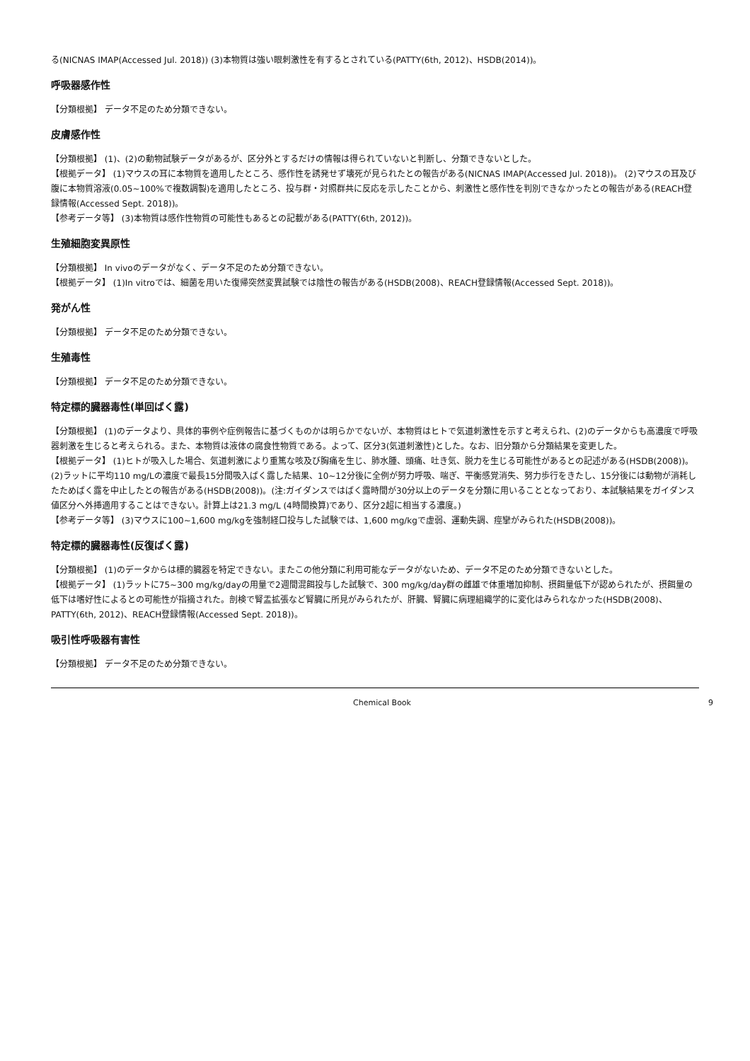る(NICNAS IMAP(Accessed Jul. 2018)) (3)本物質は強い眼刺激性を有するとされている(PATTY(6th, 2012)、HSDB(2014))。
呼吸器感作性
【分類根拠】 データ不足のため分類できない。
皮膚感作性
【分類根拠】 (1)、(2)の動物試験データがあるが、区分外とするだけの情報は得られていないと判断し、分類できないとした。
【根拠データ】 (1)マウスの耳に本物質を適用したところ、感作性を誘発せず壊死が見られたとの報告がある(NICNAS IMAP(Accessed Jul. 2018))。 (2)マウスの耳及び腹に本物質溶液(0.05~100%で複数調製)を適用したところ、投与群・対照群共に反応を示したことから、刺激性と感作性を判別できなかったとの報告がある(REACH登録情報(Accessed Sept. 2018))。
【参考データ等】 (3)本物質は感作性物質の可能性もあるとの記載がある(PATTY(6th, 2012))。
生殖細胞変異原性
【分類根拠】 In vivoのデータがなく、データ不足のため分類できない。
【根拠データ】 (1)In vitroでは、細菌を用いた復帰突然変異試験では陰性の報告がある(HSDB(2008)、REACH登録情報(Accessed Sept. 2018))。
発がん性
【分類根拠】 データ不足のため分類できない。
生殖毒性
【分類根拠】 データ不足のため分類できない。
特定標的臓器毒性(単回ばく露)
【分類根拠】 (1)のデータより、具体的事例や症例報告に基づくものかは明らかでないが、本物質はヒトで気道刺激性を示すと考えられ、(2)のデータからも高濃度で呼吸器刺激を生じると考えられる。また、本物質は液体の腐食性物質である。よって、区分3(気道刺激性)とした。なお、旧分類から分類結果を変更した。
【根拠データ】 (1)ヒトが吸入した場合、気道刺激により重篤な咳及び胸痛を生じ、肺水腫、頭痛、吐き気、脱力を生じる可能性があるとの記述がある(HSDB(2008))。 (2)ラットに平均110 mg/Lの濃度で最長15分間吸入ばく露した結果、10~12分後に全例が努力呼吸、喘ぎ、平衡感覚消失、努力歩行をきたし、15分後には動物が消耗したためばく露を中止したとの報告がある(HSDB(2008))。(注:ガイダンスではばく露時間が30分以上のデータを分類に用いることとなっており、本試験結果をガイダンス値区分へ外挿適用することはできない。計算上は21.3 mg/L (4時間換算)であり、区分2超に相当する濃度。)
【参考データ等】 (3)マウスに100~1,600 mg/kgを強制経口投与した試験では、1,600 mg/kgで虚弱、運動失調、痙攣がみられた(HSDB(2008))。
特定標的臓器毒性(反復ばく露)
【分類根拠】 (1)のデータからは標的臓器を特定できない。またこの他分類に利用可能なデータがないため、データ不足のため分類できないとした。
【根拠データ】 (1)ラットに75~300 mg/kg/dayの用量で2週間混餌投与した試験で、300 mg/kg/day群の雌雄で体重増加抑制、摂餌量低下が認められたが、摂餌量の低下は嗜好性によるとの可能性が指摘された。剖検で腎盂拡張など腎臓に所見がみられたが、肝臓、腎臓に病理組織学的に変化はみられなかった(HSDB(2008)、PATTY(6th, 2012)、REACH登録情報(Accessed Sept. 2018))。
吸引性呼吸器有害性
【分類根拠】 データ不足のため分類できない。
Chemical Book 9